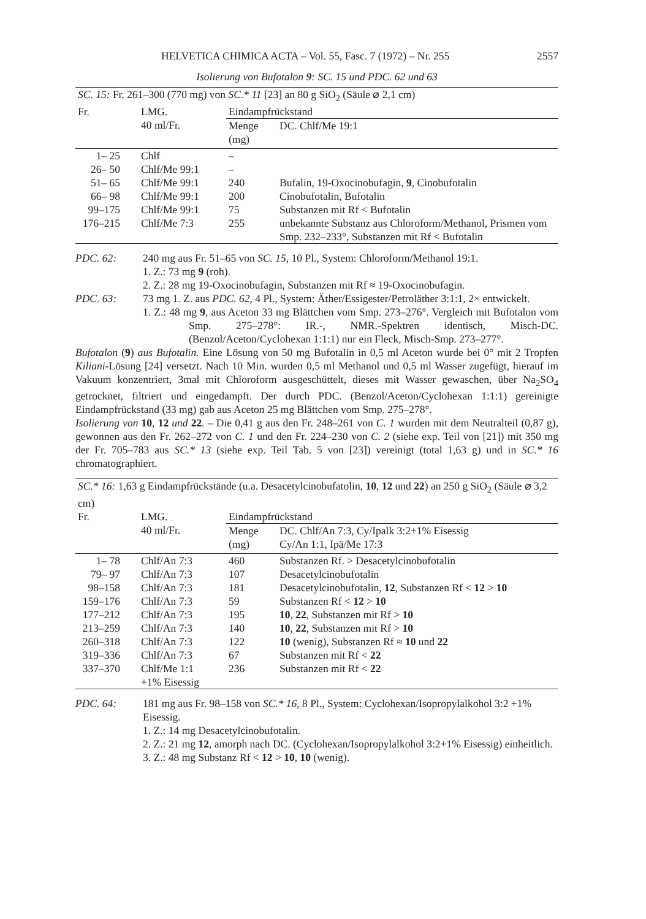HELVETICA CHIMICA ACTA – Vol. 55, Fasc. 7 (1972) – Nr. 255 2557
Isolierung von Bufotalon 9: SC. 15 und PDC. 62 und 63
| SC. 15: Fr. 261–300 (770 mg) von SC.* 11 [23] an 80 g SiO<sub>2</sub> (Säule ⌀ 2,1 cm) | | | |
| Fr. | LMG. | Eindampfrückstand | |
| | 40 ml/Fr. | Menge (mg) | DC. Chlf/Me 19:1 |
| 1– 25 | Chlf | – | |
| 26– 50 | Chlf/Me 99:1 | – | |
| 51– 65 | Chlf/Me 99:1 | 240 | Bufalin, 19-Oxocinobufagin, 9 , Cinobufotalin |
| 66– 98 | Chlf/Me 99:1 | 200 | Cinobufotalin, Bufotalin |
| 99–175 | Chlf/Me 99:1 | 75 | Substanzen mit Rf < Bufotalin |
| 176–215 | Chlf/Me 7:3 | 255 | unbekannte Substanz aus Chloroform/Methanol, Prismen vom Smp. 232–233°, Substanzen mit Rf < Bufotalin |
PDC. 62: 240 mg aus Fr. 51–65 von SC. 15, 10 Pl., System: Chloroform/Methanol 19:1.
1. Z.: 73 mg 9 (roh).
2. Z.: 28 mg 19-Oxocinobufagin, Substanzen mit Rf ≈ 19-Oxocinobufagin.
PDC. 63: 73 mg 1. Z. aus PDC. 62, 4 Pl., System: Äther/Essigester/Petroläther 3:1:1, 2× entwickelt.
1. Z.: 48 mg 9, aus Aceton 33 mg Blättchen vom Smp. 273–276°. Vergleich mit Bufotalon vom Smp. 275–278°: IR.-, NMR.-Spektren identisch, Misch-DC. (Benzol/Aceton/Cyclohexan 1:1:1) nur ein Fleck, Misch-Smp. 273–277°.
Bufotalon (9) aus Bufotalin. Eine Lösung von 50 mg Bufotalin in 0,5 ml Aceton wurde bei 0° mit 2 Tropfen Kiliani-Lösung [24] versetzt. Nach 10 Min. wurden 0,5 ml Methanol und 0,5 ml Wasser zugefügt, hierauf im Vakuum konzentriert, 3mal mit Chloroform ausgeschüttelt, dieses mit Wasser gewaschen, über Na<sub>2</sub>SO<sub>4</sub> getrocknet, filtriert und eingedampft. Der durch PDC. (Benzol/Aceton/Cyclohexan 1:1:1) gereinigte Eindampfrückstand (33 mg) gab aus Aceton 25 mg Blättchen vom Smp. 275–278°.
Isolierung von 10, 12 und 22. – Die 0,41 g aus den Fr. 248–261 von C. 1 wurden mit dem Neutralteil (0,87 g), gewonnen aus den Fr. 262–272 von C. 1 und den Fr. 224–230 von C. 2 (siehe exp. Teil von [21]) mit 350 mg der Fr. 705–783 aus SC.* 13 (siehe exp. Teil Tab. 5 von [23]) vereinigt (total 1,63 g) und in SC.* 16 chromatographiert.
| SC.* 16: 1,63 g Eindampfrückstände (u.a. Desacetylcinobufatolin, 10 , 12 und 22 ) an 250 g SiO<sub>2</sub> (Säule ⌀ 3,2 cm) | | | |
| Fr. | LMG. | Eindampfrückstand | |
| | 40 ml/Fr. | Menge (mg) | DC. Chlf/An 7:3, Cy/Ipalk 3:2+1% Eisessig Cy/An 1:1, Ipä/Me 17:3 |
| 1– 78 | Chlf/An 7:3 | 460 | Substanzen Rf. > Desacetylcinobufotalin |
| 79– 97 | Chlf/An 7:3 | 107 | Desacetylcinobufotalin |
| 98–158 | Chlf/An 7:3 | 181 | Desacetylcinobufotalin, 12 , Substanzen Rf < 12 > 10 |
| 159–176 | Chlf/An 7:3 | 59 | Substanzen Rf < 12 > 10 |
| 177–212 | Chlf/An 7:3 | 195 | 10 , 22 , Substanzen mit Rf > 10 |
| 213–259 | Chlf/An 7:3 | 140 | 10 , 22 , Substanzen mit Rf > 10 |
| 260–318 | Chlf/An 7:3 | 122 | 10 (wenig), Substanzen Rf ≈ 10 und 22 |
| 319–336 | Chlf/An 7:3 | 67 | Substanzen mit Rf < 22 |
| 337–370 | Chlf/Me 1:1 +1% Eisessig | 236 | Substanzen mit Rf < 22 |
PDC. 64: 181 mg aus Fr. 98–158 von SC.* 16, 8 Pl., System: Cyclohexan/Isopropylalkohol 3:2 +1% Eisessig.
1. Z.: 14 mg Desacetylcinobufotalin.
2. Z.: 21 mg 12, amorph nach DC. (Cyclohexan/Isopropylalkohol 3:2+1% Eisessig) einheitlich.
3. Z.: 48 mg Substanz Rf < 12 > 10, 10 (wenig).